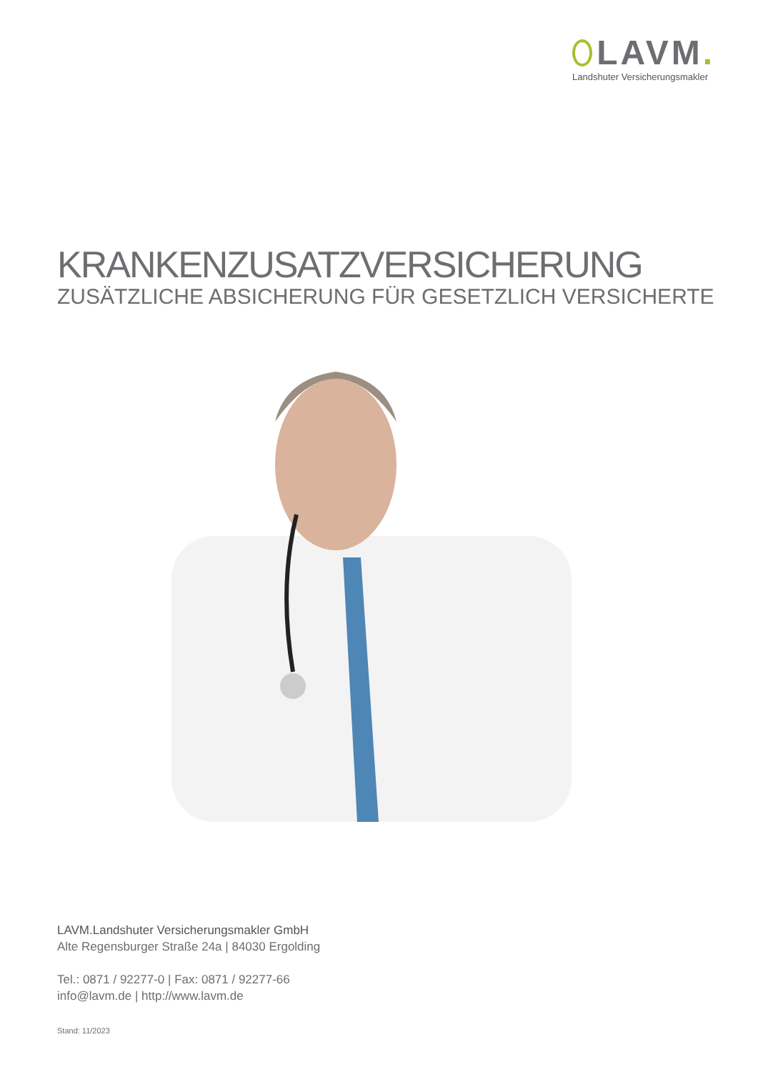LAVM.
Landshuter Versicherungsmakler
KRANKENZUSATZVERSICHERUNG
ZUSÄTZLICHE ABSICHERUNG FÜR GESETZLICH VERSICHERTE
LAVM.Landshuter Versicherungsmakler GmbH
Alte Regensburger Straße 24a | 84030 Ergolding
Tel.: 0871 / 92277-0 | Fax: 0871 / 92277-66
info@lavm.de | http://www.lavm.de
Stand: 11/2023